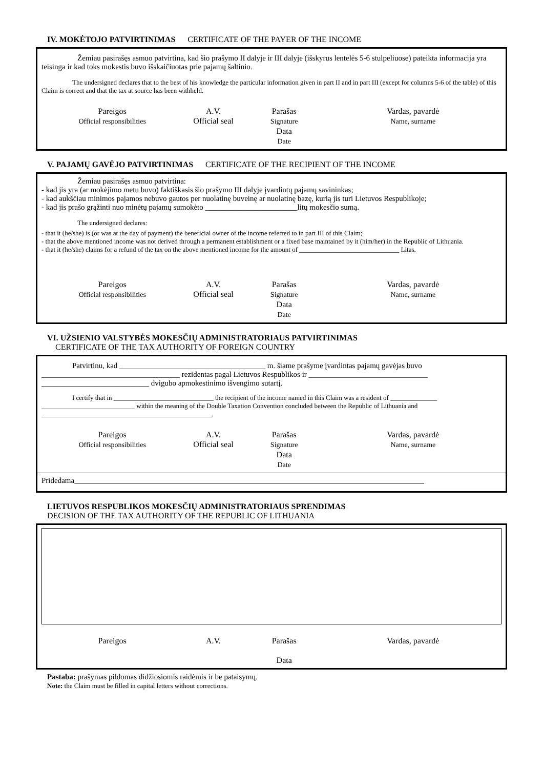IV. MOKĖTOJO PATVIRTINIMAS CERTIFICATE OF THE PAYER OF THE INCOME
Žemiau pasirašęs asmuo patvirtina, kad šio prašymo II dalyje ir III dalyje (išskyrus lentelės 5-6 stulpeliuose) pateikta informacija yra teisinga ir kad toks mokestis buvo išskaičiuotas prie pajamų šaltinio.
The undersigned declares that to the best of his knowledge the particular information given in part II and in part III (except for columns 5-6 of the table) of this Claim is correct and that the tax at source has been withheld.
Pareigos
Official responsibilities
A.V.
Official seal
Parašas
Signature
Data
Date
Vardas, pavardė
Name, surname
V. PAJAMŲ GAVĖJO PATVIRTINIMAS CERTIFICATE OF THE RECIPIENT OF THE INCOME
Žemiau pasirašęs asmuo patvirtina:
- kad jis yra (ar mokėjimo metu buvo) faktiškasis šio prašymo III dalyje įvardintų pajamų savininkas;
- kad aukščiau minimos pajamos nebuvo gautos per nuolatinę buveinę ar nuolatinę bazę, kurią jis turi Lietuvos Respublikoje;
- kad jis prašo grąžinti nuo minėtų pajamų sumokėto ________________________litų mokesčio sumą.
The undersigned declares:
- that it (he/she) is (or was at the day of payment) the beneficial owner of the income referred to in part III of this Claim;
- that the above mentioned income was not derived through a permanent establishment or a fixed base maintained by it (him/her) in the Republic of Lithuania.
- that it (he/she) claims for a refund of the tax on the above mentioned income for the amount of ______________________________ Litas.
Pareigos
Official responsibilities
A.V.
Official seal
Parašas
Signature
Data
Date
Vardas, pavardė
Name, surname
VI. UŽSIENIO VALSTYBĖS MOKESČIŲ ADMINISTRATORIAUS PATVIRTINIMAS
CERTIFICATE OF THE TAX AUTHORITY OF FOREIGN COUNTRY
Patvirtinu, kad ______________________________________ m. šiame prašyme įvardintas pajamų gavėjas buvo ____________________________________ rezidentas pagal Lietuvos Respublikos ir _______________________________ ____________________________ dvigubo apmokestinimo išvengimo sutartį.
I certify that in ______________________________ the recipient of the income named in this Claim was a resident of ______________ ____________________________ within the meaning of the Double Taxation Convention concluded between the Republic of Lithuania and ___________________________________________________.
Pareigos
Official responsibilities
A.V.
Official seal
Parašas
Signature
Data
Date
Vardas, pavardė
Name, surname
Pridedama___________________________________________________________________________________________
LIETUVOS RESPUBLIKOS MOKESČIŲ ADMINISTRATORIAUS SPRENDIMAS
DECISION OF THE TAX AUTHORITY OF THE REPUBLIC OF LITHUANIA
Pareigos A.V. Parašas
Data
Vardas, pavardė
Pastaba: prašymas pildomas didžiosiomis raidėmis ir be pataisymų.
Note: the Claim must be filled in capital letters without corrections.